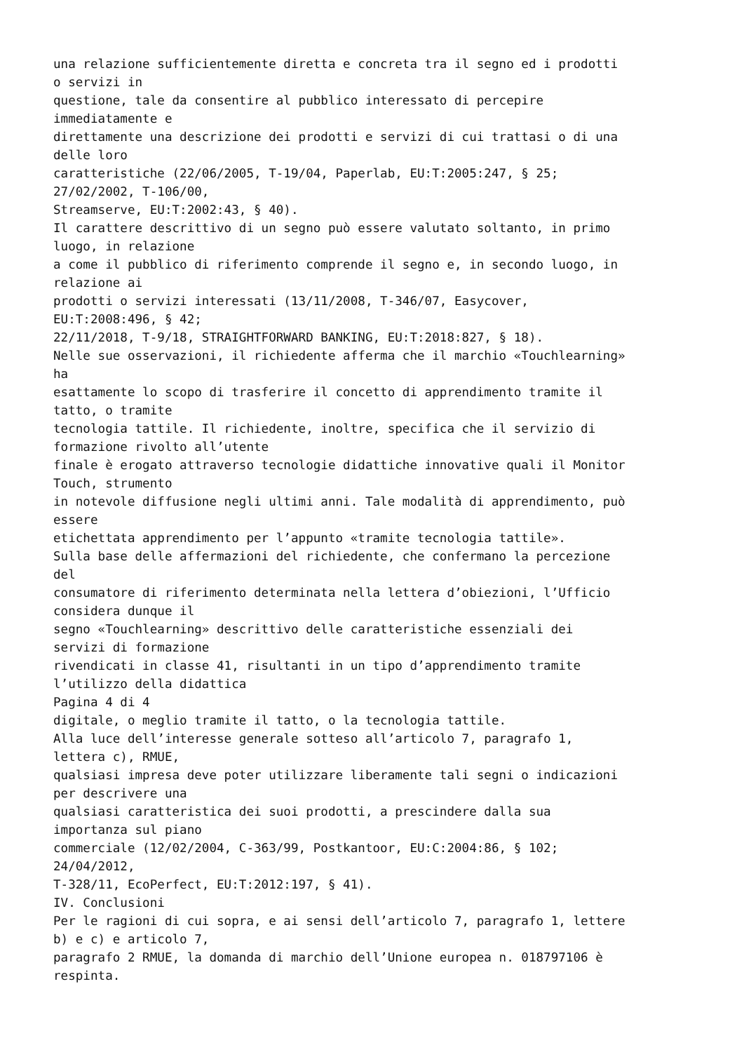una relazione sufficientemente diretta e concreta tra il segno ed i prodotti o servizi in questione, tale da consentire al pubblico interessato di percepire immediatamente e direttamente una descrizione dei prodotti e servizi di cui trattasi o di una delle loro caratteristiche (22/06/2005, T-19/04, Paperlab, EU:T:2005:247, § 25; 27/02/2002, T-106/00, Streamserve, EU:T:2002:43, § 40). Il carattere descrittivo di un segno può essere valutato soltanto, in primo luogo, in relazione a come il pubblico di riferimento comprende il segno e, in secondo luogo, in relazione ai prodotti o servizi interessati (13/11/2008, T-346/07, Easycover, EU:T:2008:496, § 42; 22/11/2018, T-9/18, STRAIGHTFORWARD BANKING, EU:T:2018:827, § 18). Nelle sue osservazioni, il richiedente afferma che il marchio «Touchlearning» ha esattamente lo scopo di trasferire il concetto di apprendimento tramite il tatto, o tramite tecnologia tattile. Il richiedente, inoltre, specifica che il servizio di formazione rivolto all’utente finale è erogato attraverso tecnologie didattiche innovative quali il Monitor Touch, strumento in notevole diffusione negli ultimi anni. Tale modalità di apprendimento, può essere etichettata apprendimento per l’appunto «tramite tecnologia tattile». Sulla base delle affermazioni del richiedente, che confermano la percezione del consumatore di riferimento determinata nella lettera d’obiezioni, l’Ufficio considera dunque il segno «Touchlearning» descrittivo delle caratteristiche essenziali dei servizi di formazione rivendicati in classe 41, risultanti in un tipo d’apprendimento tramite l’utilizzo della didattica Pagina 4 di 4 digitale, o meglio tramite il tatto, o la tecnologia tattile. Alla luce dell’interesse generale sotteso all’articolo 7, paragrafo 1, lettera c), RMUE, qualsiasi impresa deve poter utilizzare liberamente tali segni o indicazioni per descrivere una qualsiasi caratteristica dei suoi prodotti, a prescindere dalla sua importanza sul piano commerciale (12/02/2004, C-363/99, Postkantoor, EU:C:2004:86, § 102; 24/04/2012, T-328/11, EcoPerfect, EU:T:2012:197, § 41). IV. Conclusioni Per le ragioni di cui sopra, e ai sensi dell’articolo 7, paragrafo 1, lettere b) e c) e articolo 7, paragrafo 2 RMUE, la domanda di marchio dell’Unione europea n. 018797106 è respinta.